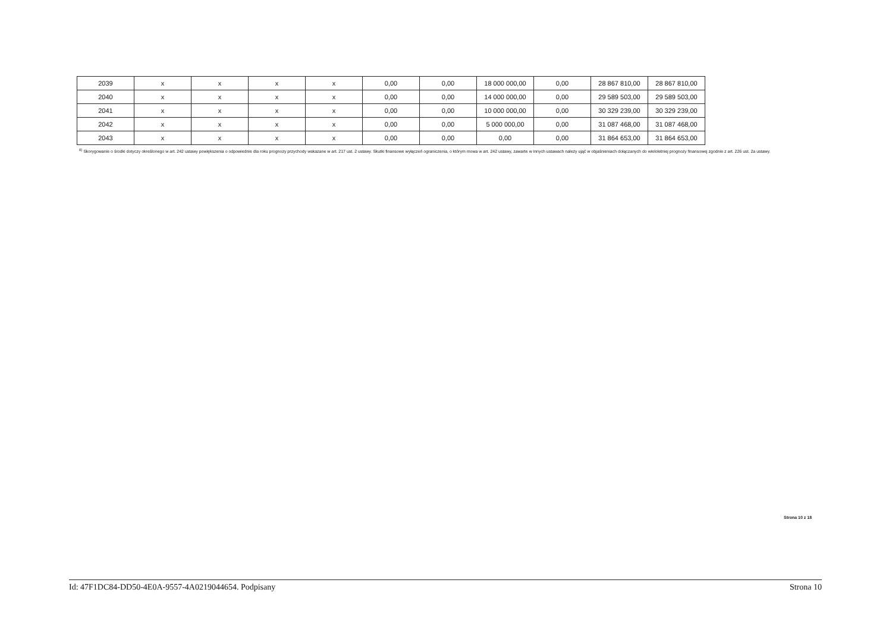| 2039 | x | x | x | x | 0,00 | 0,00 | 18 000 000,00 | 0,00 | 28 867 810,00 | 28 867 810,00 |
| 2040 | x | x | x | x | 0,00 | 0,00 | 14 000 000,00 | 0,00 | 29 589 503,00 | 29 589 503,00 |
| 2041 | x | x | x | x | 0,00 | 0,00 | 10 000 000,00 | 0,00 | 30 329 239,00 | 30 329 239,00 |
| 2042 | x | x | x | x | 0,00 | 0,00 | 5 000 000,00 | 0,00 | 31 087 468,00 | 31 087 468,00 |
| 2043 | x | x | x | x | 0,00 | 0,00 | 0,00 | 0,00 | 31 864 653,00 | 31 864 653,00 |
<sup>8)</sup> Skorygowanie o środki dotyczy określonego w art. 242 ustawy powiększenia o odpowiednie dla roku prognozy przychody wskazane w art. 217 ust. 2 ustawy. Skutki finansowe wyłączeń ograniczenia, o którym mowa w art. 242 ustawy, zawarte w innych ustawach należy ująć w objaśnieniach dołączanych do wieloletniej prognozy finansowej zgodnie z art. 226 ust. 2a ustawy.
Strona 10 z 18
Id: 47F1DC84-DD50-4E0A-9557-4A0219044654. Podpisany Strona 10